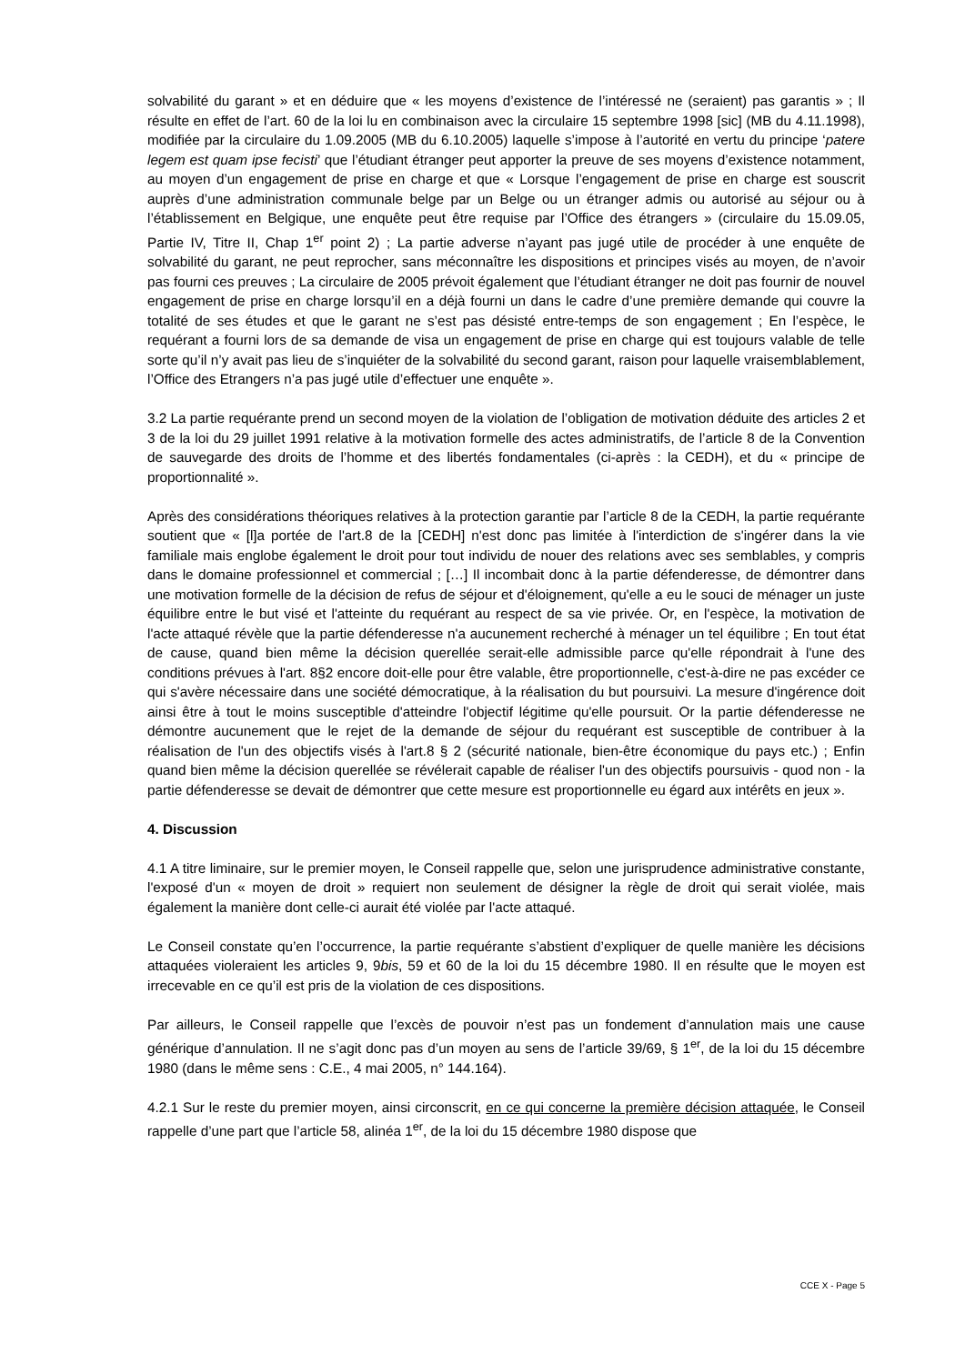solvabilité du garant » et en déduire que « les moyens d’existence de l’intéressé ne (seraient) pas garantis » ; Il résulte en effet de l’art. 60 de la loi lu en combinaison avec la circulaire 15 septembre 1998 [sic] (MB du 4.11.1998), modifiée par la circulaire du 1.09.2005 (MB du 6.10.2005) laquelle s’impose à l’autorité en vertu du principe ‘patere legem est quam ipse fecisti’ que l’étudiant étranger peut apporter la preuve de ses moyens d’existence notamment, au moyen d’un engagement de prise en charge et que « Lorsque l’engagement de prise en charge est souscrit auprès d’une administration communale belge par un Belge ou un étranger admis ou autorisé au séjour ou à l’établissement en Belgique, une enquête peut être requise par l’Office des étrangers » (circulaire du 15.09.05, Partie IV, Titre II, Chap 1<sup>er</sup> point 2) ; La partie adverse n’ayant pas jugé utile de procéder à une enquête de solvabilité du garant, ne peut reprocher, sans méconnaître les dispositions et principes visés au moyen, de n’avoir pas fourni ces preuves ; La circulaire de 2005 prévoit également que l’étudiant étranger ne doit pas fournir de nouvel engagement de prise en charge lorsqu’il en a déjà fourni un dans le cadre d’une première demande qui couvre la totalité de ses études et que le garant ne s’est pas désisté entre-temps de son engagement ; En l’espèce, le requérant a fourni lors de sa demande de visa un engagement de prise en charge qui est toujours valable de telle sorte qu’il n’y avait pas lieu de s’inquiéter de la solvabilité du second garant, raison pour laquelle vraisemblablement, l’Office des Etrangers n’a pas jugé utile d’effectuer une enquête ».
3.2 La partie requérante prend un second moyen de la violation de l’obligation de motivation déduite des articles 2 et 3 de la loi du 29 juillet 1991 relative à la motivation formelle des actes administratifs, de l’article 8 de la Convention de sauvegarde des droits de l’homme et des libertés fondamentales (ci-après : la CEDH), et du « principe de proportionnalité ».
Après des considérations théoriques relatives à la protection garantie par l’article 8 de la CEDH, la partie requérante soutient que « [l]a portée de l'art.8 de la [CEDH] n'est donc pas limitée à l'interdiction de s'ingérer dans la vie familiale mais englobe également le droit pour tout individu de nouer des relations avec ses semblables, y compris dans le domaine professionnel et commercial ; […] Il incombait donc à la partie défenderesse, de démontrer dans une motivation formelle de la décision de refus de séjour et d'éloignement, qu'elle a eu le souci de ménager un juste équilibre entre le but visé et l'atteinte du requérant au respect de sa vie privée. Or, en l'espèce, la motivation de l'acte attaqué révèle que la partie défenderesse n'a aucunement recherché à ménager un tel équilibre ; En tout état de cause, quand bien même la décision querellée serait-elle admissible parce qu'elle répondrait à l'une des conditions prévues à l'art. 8§2 encore doit-elle pour être valable, être proportionnelle, c'est-à-dire ne pas excéder ce qui s'avère nécessaire dans une société démocratique, à la réalisation du but poursuivi. La mesure d'ingérence doit ainsi être à tout le moins susceptible d'atteindre l'objectif légitime qu'elle poursuit. Or la partie défenderesse ne démontre aucunement que le rejet de la demande de séjour du requérant est susceptible de contribuer à la réalisation de l'un des objectifs visés à l'art.8 § 2 (sécurité nationale, bien-être économique du pays etc.) ; Enfin quand bien même la décision querellée se révélerait capable de réaliser l'un des objectifs poursuivis - quod non - la partie défenderesse se devait de démontrer que cette mesure est proportionnelle eu égard aux intérêts en jeux ».
4. Discussion
4.1 A titre liminaire, sur le premier moyen, le Conseil rappelle que, selon une jurisprudence administrative constante, l'exposé d'un « moyen de droit » requiert non seulement de désigner la règle de droit qui serait violée, mais également la manière dont celle-ci aurait été violée par l'acte attaqué.
Le Conseil constate qu’en l’occurrence, la partie requérante s’abstient d’expliquer de quelle manière les décisions attaquées violeraient les articles 9, 9bis, 59 et 60 de la loi du 15 décembre 1980. Il en résulte que le moyen est irrecevable en ce qu’il est pris de la violation de ces dispositions.
Par ailleurs, le Conseil rappelle que l’excès de pouvoir n’est pas un fondement d’annulation mais une cause générique d’annulation. Il ne s’agit donc pas d’un moyen au sens de l’article 39/69, § 1<sup>er</sup>, de la loi du 15 décembre 1980 (dans le même sens : C.E., 4 mai 2005, n° 144.164).
4.2.1 Sur le reste du premier moyen, ainsi circonscrit, en ce qui concerne la première décision attaquée, le Conseil rappelle d’une part que l’article 58, alinéa 1<sup>er</sup>, de la loi du 15 décembre 1980 dispose que
CCE X - Page 5